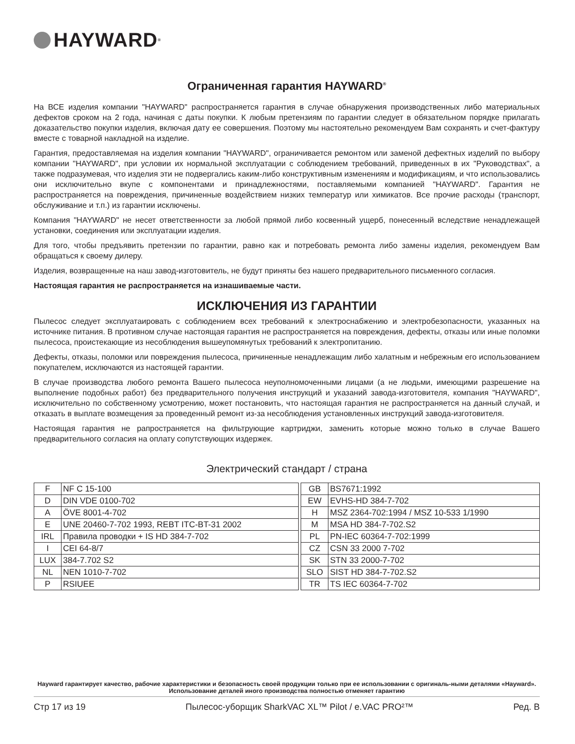HAYWARD<sup>®</sup>
Ограниченная гарантия HAYWARD<sup>®</sup>
На ВСЕ изделия компании "HAYWARD" распространяется гарантия в случае обнаружения производственных либо материальных дефектов сроком на 2 года, начиная с даты покупки. К любым претензиям по гарантии следует в обязательном порядке прилагать доказательство покупки изделия, включая дату ее совершения. Поэтому мы настоятельно рекомендуем Вам сохранять и счет-фактуру вместе с товарной накладной на изделие.
Гарантия, предоставляемая на изделия компании "HAYWARD", ограничивается ремонтом или заменой дефектных изделий по выбору компании "HAYWARD", при условии их нормальной эксплуатации с соблюдением требований, приведенных в их "Руководствах", а также подразумевая, что изделия эти не подвергались каким-либо конструктивным изменениям и модификациям, и что использовались они исключительно вкупе с компонентами и принадлежностями, поставляемыми компанией "HAYWARD". Гарантия не распространяется на повреждения, причиненные воздействием низких температур или химикатов. Все прочие расходы (транспорт, обслуживание и т.п.) из гарантии исключены.
Компания "HAYWARD" не несет ответственности за любой прямой либо косвенный ущерб, понесенный вследствие ненадлежащей установки, соединения или эксплуатации изделия.
Для того, чтобы предъявить претензии по гарантии, равно как и потребовать ремонта либо замены изделия, рекомендуем Вам обращаться к своему дилеру.
Изделия, возвращенные на наш завод-изготовитель, не будут приняты без нашего предварительного письменного согласия.
Настоящая гарантия не распространяется на изнашиваемые части.
ИСКЛЮЧЕНИЯ ИЗ ГАРАНТИИ
Пылесос следует эксплуатаировать с соблюдением всех требований к электроснабжению и электробезопасности, указанных на источнике питания. В противном случае настоящая гарантия не распространяется на повреждения, дефекты, отказы или иные поломки пылесоса, проистекающие из несоблюдения вышеупомянутых требований к электропитанию.
Дефекты, отказы, поломки или повреждения пылесоса, причиненные ненадлежащим либо халатным и небрежным его использованием покупателем, исключаются из настоящей гарантии.
В случае производства любого ремонта Вашего пылесоса неуполномоченными лицами (а не людьми, имеющими разрешение на выполнение подобных работ) без предварительного получения инструкций и указаний завода-изготовителя, компания "HAYWARD", исключительно по собственному усмотрению, может постановить, что настоящая гарантия не распространяется на данный случай, и отказать в выплате возмещения за проведенный ремонт из-за несоблюдения установленных инструкций завода-изготовителя.
Настоящая гарантия не рапространяется на фильтрующие картриджи, заменить которые можно только в случае Вашего предварительного согласия на оплату сопутствующих издержек.
Электрический стандарт / страна
| F | NF C 15-100 | | GB | BS7671:1992 |
| D | DIN VDE 0100-702 | | EW | EVHS-HD 384-7-702 |
| A | ÖVE 8001-4-702 | | H | MSZ 2364-702:1994 / MSZ 10-533 1/1990 |
| E | UNE 20460-7-702 1993, REBT ITC-BT-31 2002 | | M | MSA HD 384-7-702.S2 |
| IRL | Правила проводки + IS HD 384-7-702 | | PL | PN-IEC 60364-7-702:1999 |
| I | CEI 64-8/7 | | CZ | CSN 33 2000 7-702 |
| LUX | 384-7.702 S2 | | SK | STN 33 2000-7-702 |
| NL | NEN 1010-7-702 | | SLO | SIST HD 384-7-702.S2 |
| P | RSIUEE | | TR | TS IEC 60364-7-702 |
Hayward гарантирует качество, рабочие характеристики и безопасность своей продукции только при ее использовании с оригиналь-ными деталями «Hayward». Использование деталей иного производства полностью отменяет гарантию
Стр 17 из 19 Пылесос-уборщик SharkVAC XL™ Pilot / e.VAC PRO²™ Ред. B